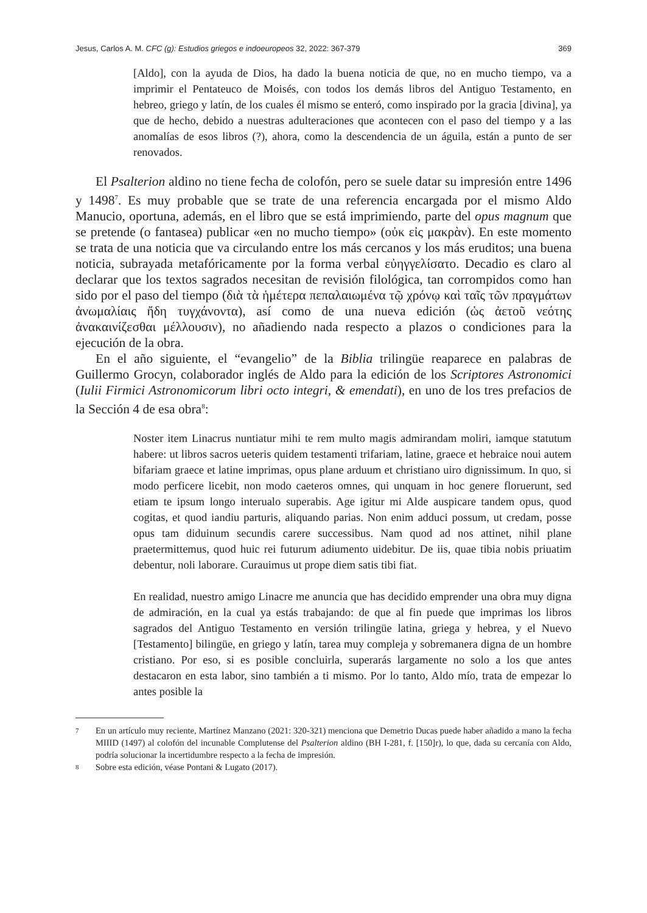Jesus, Carlos A. M. CFC (g): Estudios griegos e indoeuropeos 32, 2022: 367-379 369
[Aldo], con la ayuda de Dios, ha dado la buena noticia de que, no en mucho tiempo, va a imprimir el Pentateuco de Moisés, con todos los demás libros del Antiguo Testamento, en hebreo, griego y latín, de los cuales él mismo se enteró, como inspirado por la gracia [divina], ya que de hecho, debido a nuestras adulteraciones que acontecen con el paso del tiempo y a las anomalías de esos libros (?), ahora, como la descendencia de un águila, están a punto de ser renovados.
El Psalterion aldino no tiene fecha de colofón, pero se suele datar su impresión entre 1496 y 1498<sup>7</sup>. Es muy probable que se trate de una referencia encargada por el mismo Aldo Manucio, oportuna, además, en el libro que se está imprimiendo, parte del opus magnum que se pretende (o fantasea) publicar «en no mucho tiempo» (οὐκ εἰς μακρὰν). En este momento se trata de una noticia que va circulando entre los más cercanos y los más eruditos; una buena noticia, subrayada metafóricamente por la forma verbal εὐηγγελίσατο. Decadio es claro al declarar que los textos sagrados necesitan de revisión filológica, tan corrompidos como han sido por el paso del tiempo (διὰ τὰ ἡμέτερα πεπαλαιωμένα τῷ χρόνῳ καὶ ταῖς τῶν πραγμάτων ἀνωμαλίαις ἤδη τυγχάνοντα), así como de una nueva edición (ὡς ἀετοῦ νεότης ἀνακαινίζεσθαι μέλλουσιν), no añadiendo nada respecto a plazos o condiciones para la ejecución de la obra.
En el año siguiente, el “evangelio” de la Biblia trilingüe reaparece en palabras de Guillermo Grocyn, colaborador inglés de Aldo para la edición de los Scriptores Astronomici (Iulii Firmici Astronomicorum libri octo integri, & emendati), en uno de los tres prefacios de la Sección 4 de esa obra<sup>8</sup>:
Noster item Linacrus nuntiatur mihi te rem multo magis admirandam moliri, iamque statutum habere: ut libros sacros ueteris quidem testamenti trifariam, latine, graece et hebraice noui autem bifariam graece et latine imprimas, opus plane arduum et christiano uiro dignissimum. In quo, si modo perficere licebit, non modo caeteros omnes, qui unquam in hoc genere floruerunt, sed etiam te ipsum longo interualo superabis. Age igitur mi Alde auspicare tandem opus, quod cogitas, et quod iandiu parturis, aliquando parias. Non enim adduci possum, ut credam, posse opus tam diduinum secundis carere successibus. Nam quod ad nos attinet, nihil plane praetermittemus, quod huic rei futurum adiumento uidebitur. De iis, quae tibia nobis priuatim debentur, noli laborare. Curauimus ut prope diem satis tibi fiat.
En realidad, nuestro amigo Linacre me anuncia que has decidido emprender una obra muy digna de admiración, en la cual ya estás trabajando: de que al fin puede que imprimas los libros sagrados del Antiguo Testamento en versión trilingüe latina, griega y hebrea, y el Nuevo [Testamento] bilingüe, en griego y latín, tarea muy compleja y sobremanera digna de un hombre cristiano. Por eso, si es posible concluirla, superarás largamente no solo a los que antes destacaron en esta labor, sino también a ti mismo. Por lo tanto, Aldo mío, trata de empezar lo antes posible la
7 En un artículo muy reciente, Martínez Manzano (2021: 320-321) menciona que Demetrio Ducas puede haber añadido a mano la fecha MIIID (1497) al colofón del incunable Complutense del Psalterion aldino (BH I-281, f. [150]r), lo que, dada su cercanía con Aldo, podría solucionar la incertidumbre respecto a la fecha de impresión.
8 Sobre esta edición, véase Pontani & Lugato (2017).